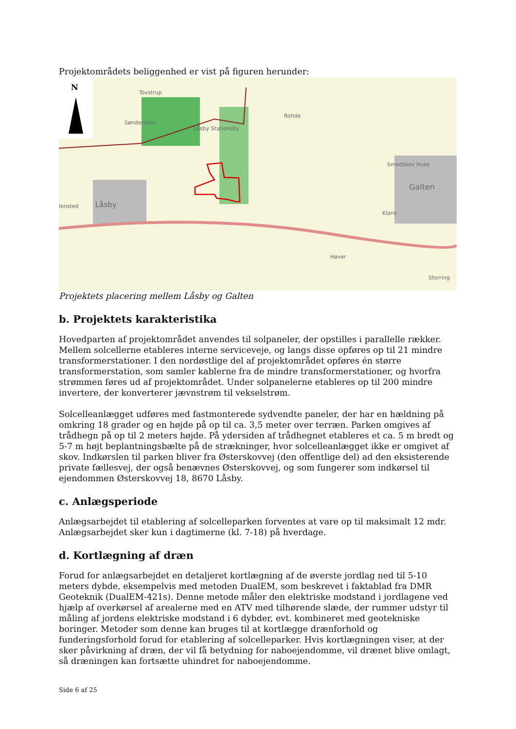Projektområdets beliggenhed er vist på figuren herunder:
N
Tovstrup
Sønderskov
Låsby Stationsby
Rohde
Smedskov Huse
Galten
lensted Låsby
Klank
Høver
Storring
Projektets placering mellem Låsby og Galten
b. Projektets karakteristika
Hovedparten af projektområdet anvendes til solpaneler, der opstilles i parallelle rækker. Mellem solcellerne etableres interne serviceveje, og langs disse opføres op til 21 mindre transformerstationer. I den nordøstlige del af projektområdet opføres én større transformerstation, som samler kablerne fra de mindre transformerstationer, og hvorfra strømmen føres ud af projektområdet. Under solpanelerne etableres op til 200 mindre invertere, der konverterer jævnstrøm til vekselstrøm.
Solcelleanlægget udføres med fastmonterede sydvendte paneler, der har en hældning på omkring 18 grader og en højde på op til ca. 3,5 meter over terræn. Parken omgives af trådhegn på op til 2 meters højde. På ydersiden af trådhegnet etableres et ca. 5 m bredt og 5-7 m højt beplantningsbælte på de strækninger, hvor solcelleanlægget ikke er omgivet af skov. Indkørslen til parken bliver fra Østerskovvej (den offentlige del) ad den eksisterende private fællesvej, der også benævnes Østerskovvej, og som fungerer som indkørsel til ejendommen Østerskovvej 18, 8670 Låsby.
c. Anlægsperiode
Anlægsarbejdet til etablering af solcelleparken forventes at vare op til maksimalt 12 mdr. Anlægsarbejdet sker kun i dagtimerne (kl. 7-18) på hverdage.
d. Kortlægning af dræn
Forud for anlægsarbejdet en detaljeret kortlægning af de øverste jordlag ned til 5-10 meters dybde, eksempelvis med metoden DualEM, som beskrevet i faktablad fra DMR Geoteknik (DualEM-421s). Denne metode måler den elektriske modstand i jordlagene ved hjælp af overkørsel af arealerne med en ATV med tilhørende slæde, der rummer udstyr til måling af jordens elektriske modstand i 6 dybder, evt. kombineret med geotekniske boringer. Metoder som denne kan bruges til at kortlægge drænforhold og funderingsforhold forud for etablering af solcelleparker. Hvis kortlægningen viser, at der sker påvirkning af dræn, der vil få betydning for naboejendomme, vil drænet blive omlagt, så dræningen kan fortsætte uhindret for naboejendomme.
Side 6 af 25